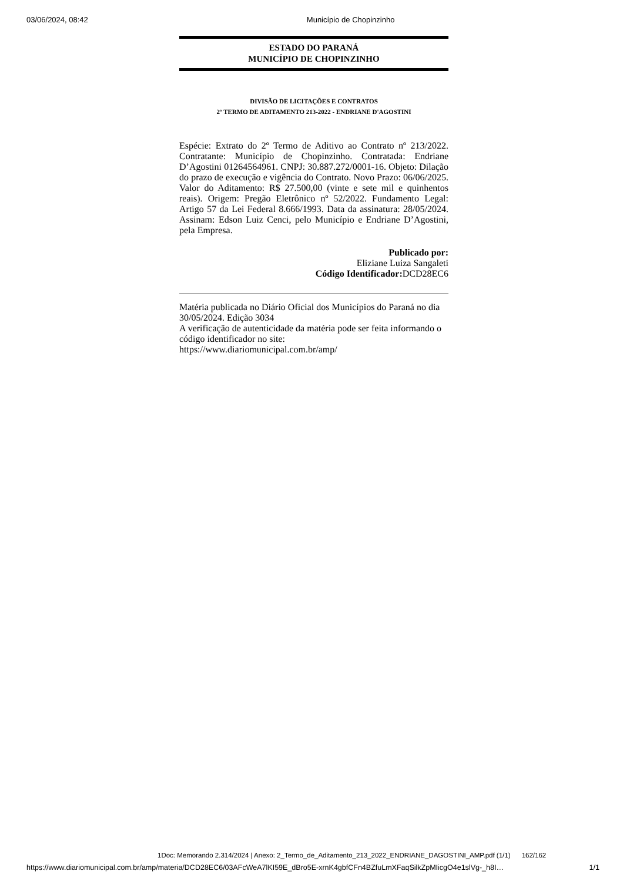03/06/2024, 08:42 Município de Chopinzinho
ESTADO DO PARANÁ
MUNICÍPIO DE CHOPINZINHO
DIVISÃO DE LICITAÇÕES E CONTRATOS
2º TERMO DE ADITAMENTO 213-2022 - ENDRIANE D'AGOSTINI
Espécie: Extrato do 2º Termo de Aditivo ao Contrato nº 213/2022. Contratante: Município de Chopinzinho. Contratada: Endriane D’Agostini 01264564961. CNPJ: 30.887.272/0001-16. Objeto: Dilação do prazo de execução e vigência do Contrato. Novo Prazo: 06/06/2025. Valor do Aditamento: R$ 27.500,00 (vinte e sete mil e quinhentos reais). Origem: Pregão Eletrônico nº 52/2022. Fundamento Legal: Artigo 57 da Lei Federal 8.666/1993. Data da assinatura: 28/05/2024. Assinam: Edson Luiz Cenci, pelo Município e Endriane D’Agostini, pela Empresa.
Publicado por:
Eliziane Luiza Sangaleti
Código Identificador: DCD28EC6
Matéria publicada no Diário Oficial dos Municípios do Paraná no dia 30/05/2024. Edição 3034
A verificação de autenticidade da matéria pode ser feita informando o código identificador no site:
https://www.diariomunicipal.com.br/amp/
1Doc: Memorando 2.314/2024 | Anexo: 2_Termo_de_Aditamento_213_2022_ENDRIANE_DAGOSTINI_AMP.pdf (1/1) 162/162
https://www.diariomunicipal.com.br/amp/materia/DCD28EC6/03AFcWeA7lKI59E_dBro5E-xrnK4gbfCFn4BZfuLmXFaqSilkZpMIicgO4e1slVg-_h8I… 1/1